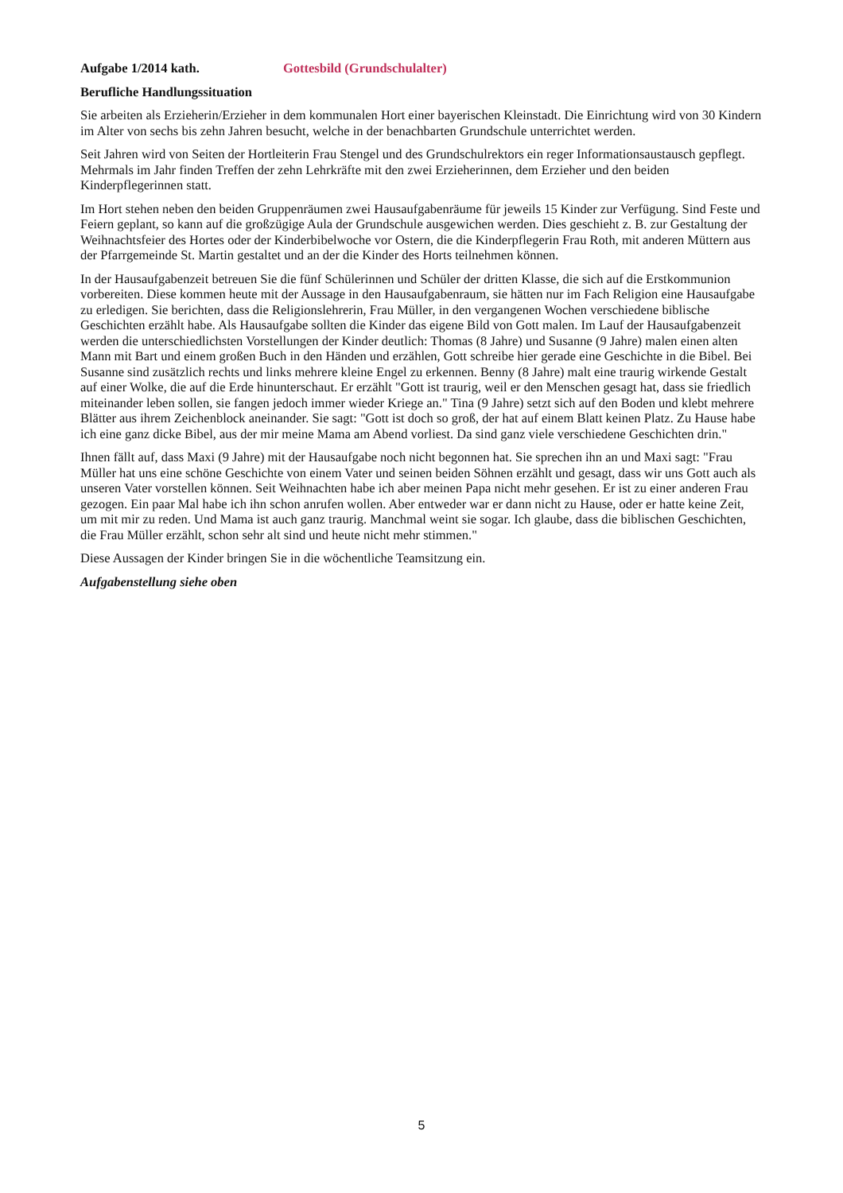Aufgabe 1/2014 kath. Gottesbild (Grundschulalter)
Berufliche Handlungssituation
Sie arbeiten als Erzieherin/Erzieher in dem kommunalen Hort einer bayerischen Kleinstadt. Die Einrichtung wird von 30 Kindern im Alter von sechs bis zehn Jahren besucht, welche in der benachbarten Grundschule unterrichtet werden.
Seit Jahren wird von Seiten der Hortleiterin Frau Stengel und des Grundschulrektors ein reger Informationsaustausch gepflegt. Mehrmals im Jahr finden Treffen der zehn Lehrkräfte mit den zwei Erzieherinnen, dem Erzieher und den beiden Kinderpflegerinnen statt.
Im Hort stehen neben den beiden Gruppenräumen zwei Hausaufgabenräume für jeweils 15 Kinder zur Verfügung. Sind Feste und Feiern geplant, so kann auf die großzügige Aula der Grundschule ausgewichen werden. Dies geschieht z. B. zur Gestaltung der Weihnachtsfeier des Hortes oder der Kinderbibelwoche vor Ostern, die die Kinderpflegerin Frau Roth, mit anderen Müttern aus der Pfarrgemeinde St. Martin gestaltet und an der die Kinder des Horts teilnehmen können.
In der Hausaufgabenzeit betreuen Sie die fünf Schülerinnen und Schüler der dritten Klasse, die sich auf die Erstkommunion vorbereiten. Diese kommen heute mit der Aussage in den Hausaufgabenraum, sie hätten nur im Fach Religion eine Hausaufgabe zu erledigen. Sie berichten, dass die Religionslehrerin, Frau Müller, in den vergangenen Wochen verschiedene biblische Geschichten erzählt habe. Als Hausaufgabe sollten die Kinder das eigene Bild von Gott malen. Im Lauf der Hausaufgabenzeit werden die unterschiedlichsten Vorstellungen der Kinder deutlich: Thomas (8 Jahre) und Susanne (9 Jahre) malen einen alten Mann mit Bart und einem großen Buch in den Händen und erzählen, Gott schreibe hier gerade eine Geschichte in die Bibel. Bei Susanne sind zusätzlich rechts und links mehrere kleine Engel zu erkennen. Benny (8 Jahre) malt eine traurig wirkende Gestalt auf einer Wolke, die auf die Erde hinunterschaut. Er erzählt "Gott ist traurig, weil er den Menschen gesagt hat, dass sie friedlich miteinander leben sollen, sie fangen jedoch immer wieder Kriege an." Tina (9 Jahre) setzt sich auf den Boden und klebt mehrere Blätter aus ihrem Zeichenblock aneinander. Sie sagt: "Gott ist doch so groß, der hat auf einem Blatt keinen Platz. Zu Hause habe ich eine ganz dicke Bibel, aus der mir meine Mama am Abend vorliest. Da sind ganz viele verschiedene Geschichten drin."
Ihnen fällt auf, dass Maxi (9 Jahre) mit der Hausaufgabe noch nicht begonnen hat. Sie sprechen ihn an und Maxi sagt: "Frau Müller hat uns eine schöne Geschichte von einem Vater und seinen beiden Söhnen erzählt und gesagt, dass wir uns Gott auch als unseren Vater vorstellen können. Seit Weihnachten habe ich aber meinen Papa nicht mehr gesehen. Er ist zu einer anderen Frau gezogen. Ein paar Mal habe ich ihn schon anrufen wollen. Aber entweder war er dann nicht zu Hause, oder er hatte keine Zeit, um mit mir zu reden. Und Mama ist auch ganz traurig. Manchmal weint sie sogar. Ich glaube, dass die biblischen Geschichten, die Frau Müller erzählt, schon sehr alt sind und heute nicht mehr stimmen."
Diese Aussagen der Kinder bringen Sie in die wöchentliche Teamsitzung ein.
Aufgabenstellung siehe oben
5